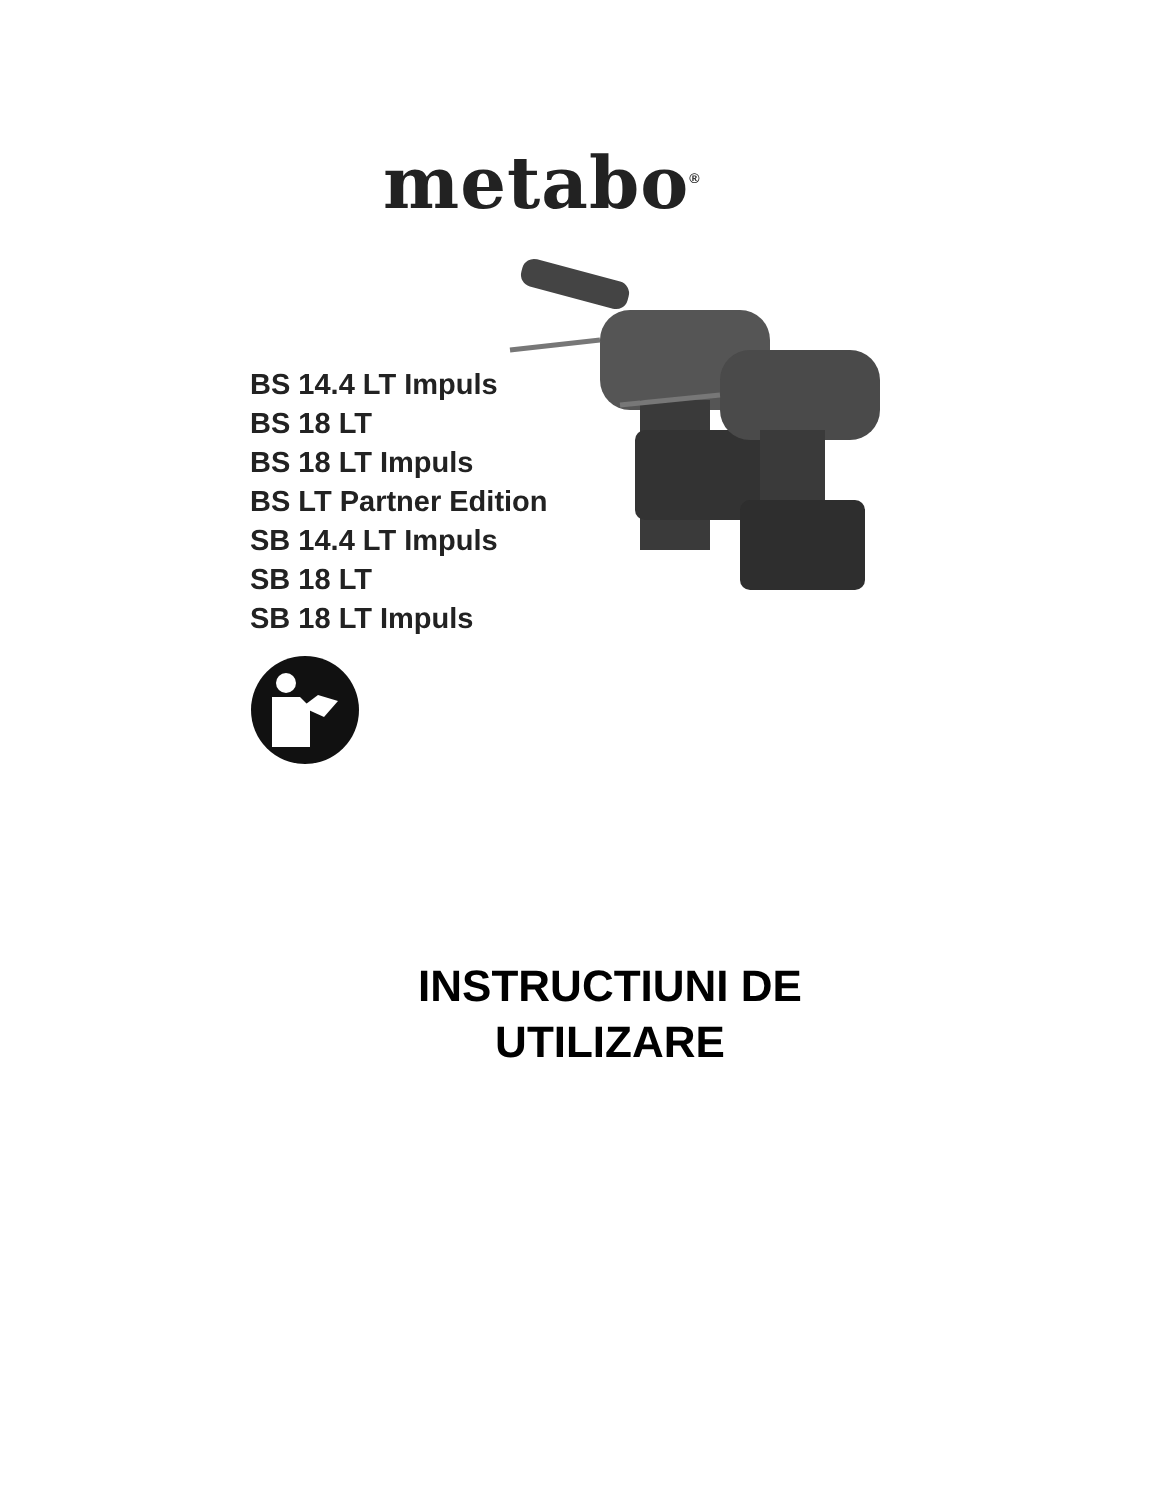metabo<sup>®</sup>
BS 14.4 LT Impuls
BS 18 LT
BS 18 LT Impuls
BS LT Partner Edition
SB 14.4 LT Impuls
SB 18 LT
SB 18 LT Impuls
INSTRUCTIUNI DE
UTILIZARE